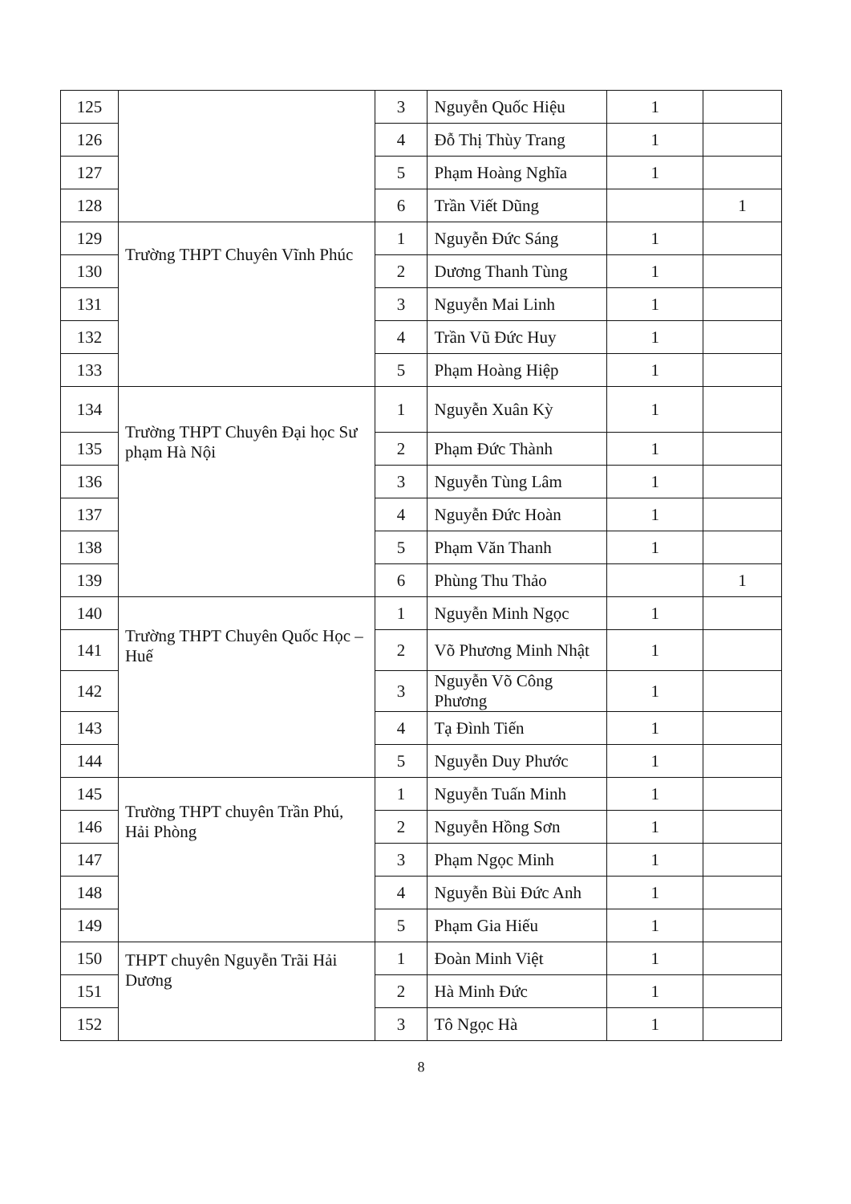| 125 | | 3 | Nguyễn Quốc Hiệu | 1 | |
| 126 | | 4 | Đỗ Thị Thùy Trang | 1 | |
| 127 | | 5 | Phạm Hoàng Nghĩa | 1 | |
| 128 | | 6 | Trần Viết Dũng | | 1 |
| 129 | Trường THPT Chuyên Vĩnh Phúc | 1 | Nguyễn Đức Sáng | 1 | |
| 130 | | 2 | Dương Thanh Tùng | 1 | |
| 131 | | 3 | Nguyễn Mai Linh | 1 | |
| 132 | | 4 | Trần Vũ Đức Huy | 1 | |
| 133 | | 5 | Phạm Hoàng Hiệp | 1 | |
| 134 | Trường THPT Chuyên Đại học Sư phạm Hà Nội | 1 | Nguyễn Xuân Kỳ | 1 | |
| 135 | | 2 | Phạm Đức Thành | 1 | |
| 136 | | 3 | Nguyễn Tùng Lâm | 1 | |
| 137 | | 4 | Nguyễn Đức Hoàn | 1 | |
| 138 | | 5 | Phạm Văn Thanh | 1 | |
| 139 | | 6 | Phùng Thu Thảo | | 1 |
| 140 | Trường THPT Chuyên Quốc Học – Huế | 1 | Nguyễn Minh Ngọc | 1 | |
| 141 | | 2 | Võ Phương Minh Nhật | 1 | |
| 142 | | 3 | Nguyễn Võ Công Phương | 1 | |
| 143 | | 4 | Tạ Đình Tiến | 1 | |
| 144 | | 5 | Nguyễn Duy Phước | 1 | |
| 145 | Trường THPT chuyên Trần Phú, Hải Phòng | 1 | Nguyễn Tuấn Minh | 1 | |
| 146 | | 2 | Nguyễn Hồng Sơn | 1 | |
| 147 | | 3 | Phạm Ngọc Minh | 1 | |
| 148 | | 4 | Nguyễn Bùi Đức Anh | 1 | |
| 149 | | 5 | Phạm Gia Hiếu | 1 | |
| 150 | THPT chuyên Nguyễn Trãi Hải Dương | 1 | Đoàn Minh Việt | 1 | |
| 151 | | 2 | Hà Minh Đức | 1 | |
| 152 | | 3 | Tô Ngọc Hà | 1 | |
8